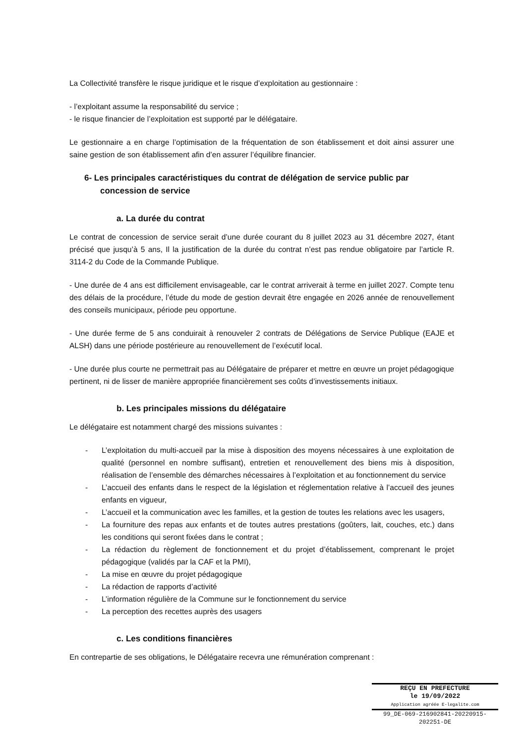La Collectivité transfère le risque juridique et le risque d’exploitation au gestionnaire :
- l’exploitant assume la responsabilité du service ;
- le risque financier de l’exploitation est supporté par le délégataire.
Le gestionnaire a en charge l’optimisation de la fréquentation de son établissement et doit ainsi assurer une saine gestion de son établissement afin d’en assurer l’équilibre financier.
6- Les principales caractéristiques du contrat de délégation de service public par concession de service
a. La durée du contrat
Le contrat de concession de service serait d’une durée courant du 8 juillet 2023 au 31 décembre 2027, étant précisé que jusqu’à 5 ans, Il la justification de la durée du contrat n’est pas rendue obligatoire par l’article R. 3114-2 du Code de la Commande Publique.
- Une durée de 4 ans est difficilement envisageable, car le contrat arriverait à terme en juillet 2027. Compte tenu des délais de la procédure, l’étude du mode de gestion devrait être engagée en 2026 année de renouvellement des conseils municipaux, période peu opportune.
- Une durée ferme de 5 ans conduirait à renouveler 2 contrats de Délégations de Service Publique (EAJE et ALSH) dans une période postérieure au renouvellement de l’exécutif local.
- Une durée plus courte ne permettrait pas au Délégataire de préparer et mettre en œuvre un projet pédagogique pertinent, ni de lisser de manière appropriée financièrement ses coûts d’investissements initiaux.
b. Les principales missions du délégataire
Le délégataire est notamment chargé des missions suivantes :
- L’exploitation du multi-accueil par la mise à disposition des moyens nécessaires à une exploitation de qualité (personnel en nombre suffisant), entretien et renouvellement des biens mis à disposition, réalisation de l’ensemble des démarches nécessaires à l’exploitation et au fonctionnement du service
- L’accueil des enfants dans le respect de la législation et réglementation relative à l’accueil des jeunes enfants en vigueur,
- L’accueil et la communication avec les familles, et la gestion de toutes les relations avec les usagers,
- La fourniture des repas aux enfants et de toutes autres prestations (goûters, lait, couches, etc.) dans les conditions qui seront fixées dans le contrat ;
- La rédaction du règlement de fonctionnement et du projet d’établissement, comprenant le projet pédagogique (validés par la CAF et la PMI),
- La mise en œuvre du projet pédagogique
- La rédaction de rapports d’activité
- L’information régulière de la Commune sur le fonctionnement du service
- La perception des recettes auprès des usagers
c. Les conditions financières
En contrepartie de ses obligations, le Délégataire recevra une rémunération comprenant :
REÇU EN PREFECTURE
le 19/09/2022
Application agréée E-legalite.com
99_DE-069-216902841-20220915-202251-DE